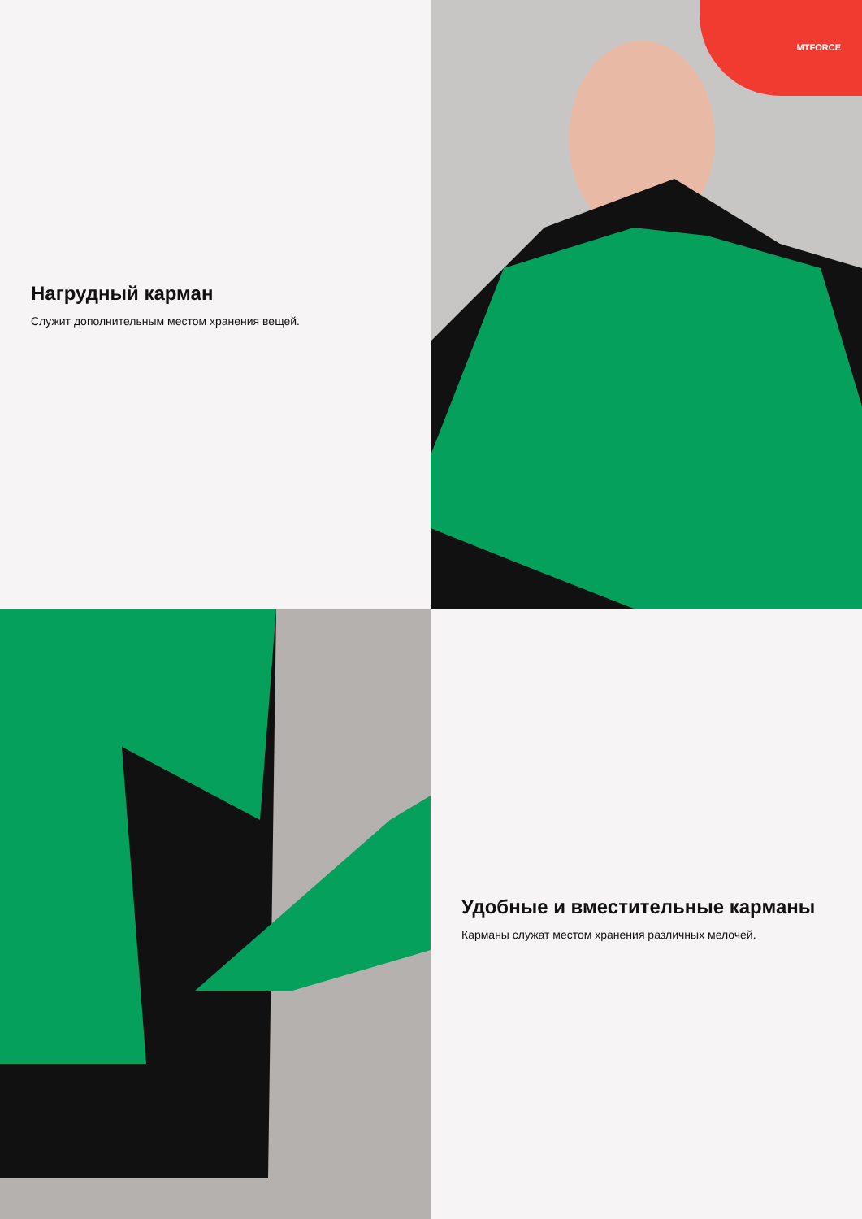Нагрудный карман
Служит дополнительным местом хранения вещей.
MTFORCE
Удобные и вместительные карманы
Карманы служат местом хранения различных мелочей.